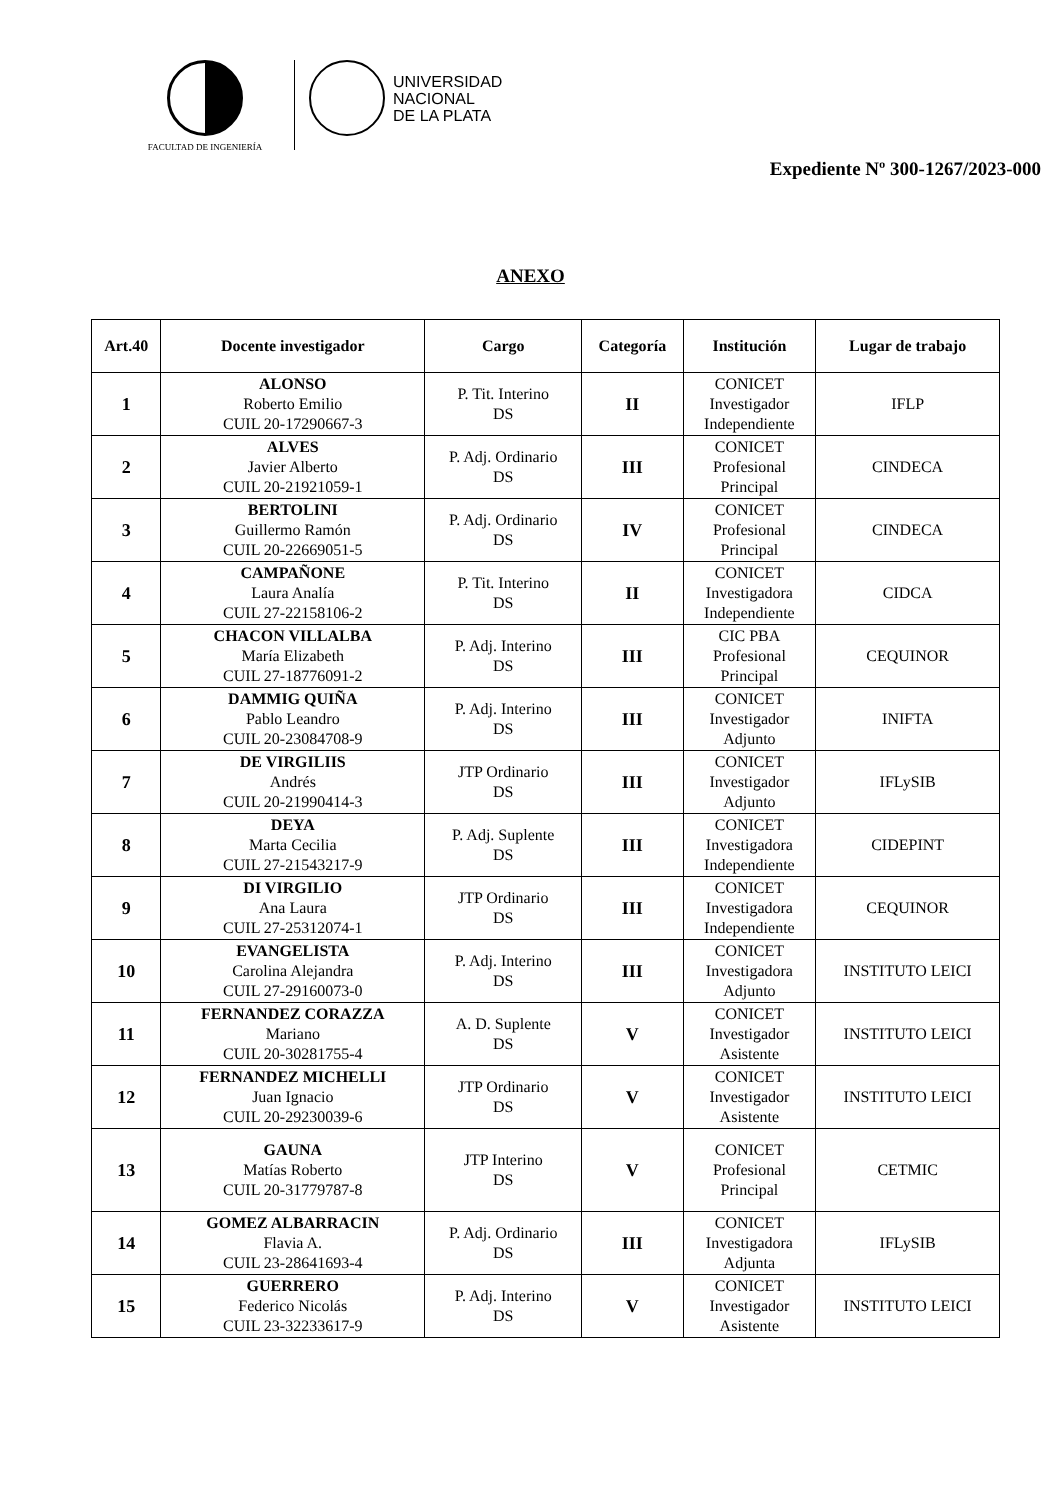FACULTAD DE INGENIERÍA
UNIVERSIDAD
NACIONAL
DE LA PLATA
Expediente Nº 300-1267/2023-000
ANEXO
| Art.40 | Docente investigador | Cargo | Categoría | Institución | Lugar de trabajo |
| --- | --- | --- | --- | --- | --- |
| 1 | ALONSO Roberto Emilio CUIL 20-17290667-3 | P. Tit. Interino DS | II | CONICET Investigador Independiente | IFLP |
| 2 | ALVES Javier Alberto CUIL 20-21921059-1 | P. Adj. Ordinario DS | III | CONICET Profesional Principal | CINDECA |
| 3 | BERTOLINI Guillermo Ramón CUIL 20-22669051-5 | P. Adj. Ordinario DS | IV | CONICET Profesional Principal | CINDECA |
| 4 | CAMPAÑONE Laura Analía CUIL 27-22158106-2 | P. Tit. Interino DS | II | CONICET Investigadora Independiente | CIDCA |
| 5 | CHACON VILLALBA María Elizabeth CUIL 27-18776091-2 | P. Adj. Interino DS | III | CIC PBA Profesional Principal | CEQUINOR |
| 6 | DAMMIG QUIÑA Pablo Leandro CUIL 20-23084708-9 | P. Adj. Interino DS | III | CONICET Investigador Adjunto | INIFTA |
| 7 | DE VIRGILIIS Andrés CUIL 20-21990414-3 | JTP Ordinario DS | III | CONICET Investigador Adjunto | IFLySIB |
| 8 | DEYA Marta Cecilia CUIL 27-21543217-9 | P. Adj. Suplente DS | III | CONICET Investigadora Independiente | CIDEPINT |
| 9 | DI VIRGILIO Ana Laura CUIL 27-25312074-1 | JTP Ordinario DS | III | CONICET Investigadora Independiente | CEQUINOR |
| 10 | EVANGELISTA Carolina Alejandra CUIL 27-29160073-0 | P. Adj. Interino DS | III | CONICET Investigadora Adjunto | INSTITUTO LEICI |
| 11 | FERNANDEZ CORAZZA Mariano CUIL 20-30281755-4 | A. D. Suplente DS | V | CONICET Investigador Asistente | INSTITUTO LEICI |
| 12 | FERNANDEZ MICHELLI Juan Ignacio CUIL 20-29230039-6 | JTP Ordinario DS | V | CONICET Investigador Asistente | INSTITUTO LEICI |
| 13 | GAUNA Matías Roberto CUIL 20-31779787-8 | JTP Interino DS | V | CONICET Profesional Principal | CETMIC |
| 14 | GOMEZ ALBARRACIN Flavia A. CUIL 23-28641693-4 | P. Adj. Ordinario DS | III | CONICET Investigadora Adjunta | IFLySIB |
| 15 | GUERRERO Federico Nicolás CUIL 23-32233617-9 | P. Adj. Interino DS | V | CONICET Investigador Asistente | INSTITUTO LEICI |